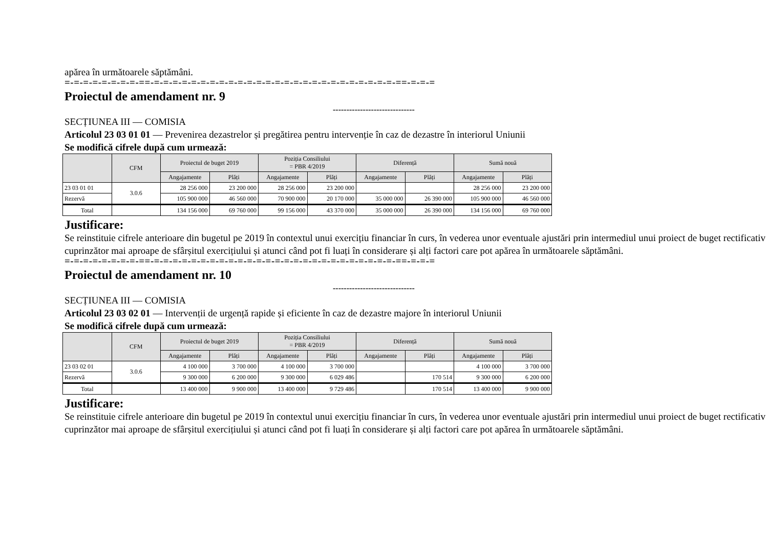apărea în următoarele săptămâni.
=-=-=-=-=-=-=-=-==-=-=-=-=-=-=-=-=-=-=-=-=-=-=-=-=-=-=-=-=-=-=-=-=-=-=-==-=-=-=
Proiectul de amendament nr. 9
------------------------------
SECȚIUNEA III — COMISIA
Articolul 23 03 01 01 — Prevenirea dezastrelor și pregătirea pentru intervenție în caz de dezastre în interiorul Uniunii
Se modifică cifrele după cum urmează:
| | CFM | Proiectul de buget 2019 | | Poziția Consiliului = PBR 4/2019 | | Diferență | | Sumă nouă | |
| --- | --- | --- | --- | --- | --- | --- | --- | --- | --- |
| | | Angajamente | Plăți | Angajamente | Plăți | Angajamente | Plăți | Angajamente | Plăți |
| 23 03 01 01 | 3.0.6 | 28 256 000 | 23 200 000 | 28 256 000 | 23 200 000 | | | 28 256 000 | 23 200 000 |
| Rezervă | | 105 900 000 | 46 560 000 | 70 900 000 | 20 170 000 | 35 000 000 | 26 390 000 | 105 900 000 | 46 560 000 |
| Total | | 134 156 000 | 69 760 000 | 99 156 000 | 43 370 000 | 35 000 000 | 26 390 000 | 134 156 000 | 69 760 000 |
Justificare:
Se reinstituie cifrele anterioare din bugetul pe 2019 în contextul unui exercițiu financiar în curs, în vederea unor eventuale ajustări prin intermediul unui proiect de buget rectificativ cuprinzător mai aproape de sfârșitul exercițiului și atunci când pot fi luați în considerare și alți factori care pot apărea în următoarele săptămâni.
=-=-=-=-=-=-=-=-==-=-=-=-=-=-=-=-=-=-=-=-=-=-=-=-=-=-=-=-=-=-=-=-=-=-=-==-=-=-=
Proiectul de amendament nr. 10
------------------------------
SECȚIUNEA III — COMISIA
Articolul 23 03 02 01 — Intervenții de urgență rapide și eficiente în caz de dezastre majore în interiorul Uniunii
Se modifică cifrele după cum urmează:
| | CFM | Proiectul de buget 2019 | | Poziția Consiliului = PBR 4/2019 | | Diferență | | Sumă nouă | |
| --- | --- | --- | --- | --- | --- | --- | --- | --- | --- |
| | | Angajamente | Plăți | Angajamente | Plăți | Angajamente | Plăți | Angajamente | Plăți |
| 23 03 02 01 | 3.0.6 | 4 100 000 | 3 700 000 | 4 100 000 | 3 700 000 | | | 4 100 000 | 3 700 000 |
| Rezervă | | 9 300 000 | 6 200 000 | 9 300 000 | 6 029 486 | | 170 514 | 9 300 000 | 6 200 000 |
| Total | | 13 400 000 | 9 900 000 | 13 400 000 | 9 729 486 | | 170 514 | 13 400 000 | 9 900 000 |
Justificare:
Se reinstituie cifrele anterioare din bugetul pe 2019 în contextul unui exercițiu financiar în curs, în vederea unor eventuale ajustări prin intermediul unui proiect de buget rectificativ cuprinzător mai aproape de sfârșitul exercițiului și atunci când pot fi luați în considerare și alți factori care pot apărea în următoarele săptămâni.